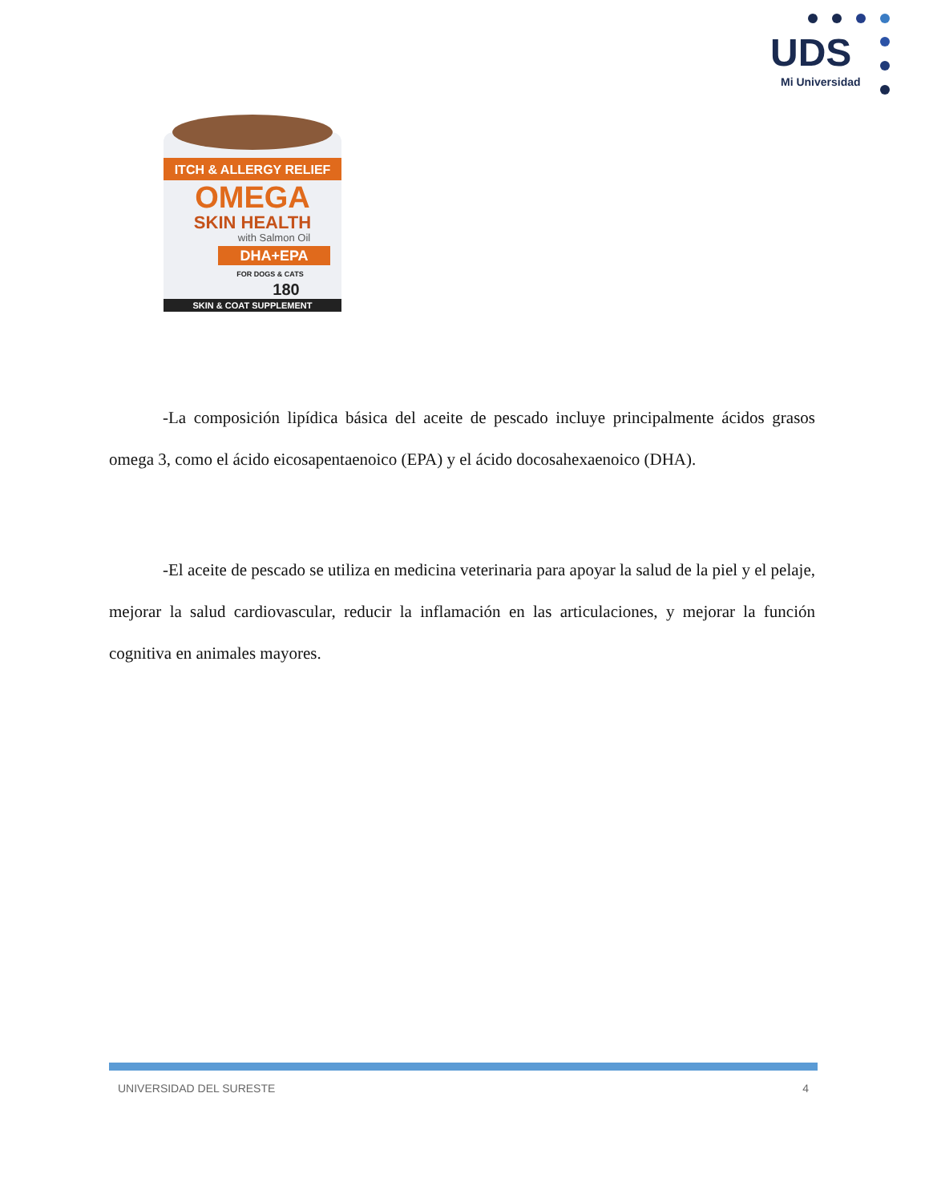UDS
Mi Universidad
ITCH & ALLERGY RELIEF
OMEGA
SKIN HEALTH
with Salmon Oil
DHA+EPA
FOR DOGS & CATS
180
SKIN & COAT SUPPLEMENT
-La composición lipídica básica del aceite de pescado incluye principalmente ácidos grasos omega 3, como el ácido eicosapentaenoico (EPA) y el ácido docosahexaenoico (DHA).
-El aceite de pescado se utiliza en medicina veterinaria para apoyar la salud de la piel y el pelaje, mejorar la salud cardiovascular, reducir la inflamación en las articulaciones, y mejorar la función cognitiva en animales mayores.
UNIVERSIDAD DEL SURESTE 4